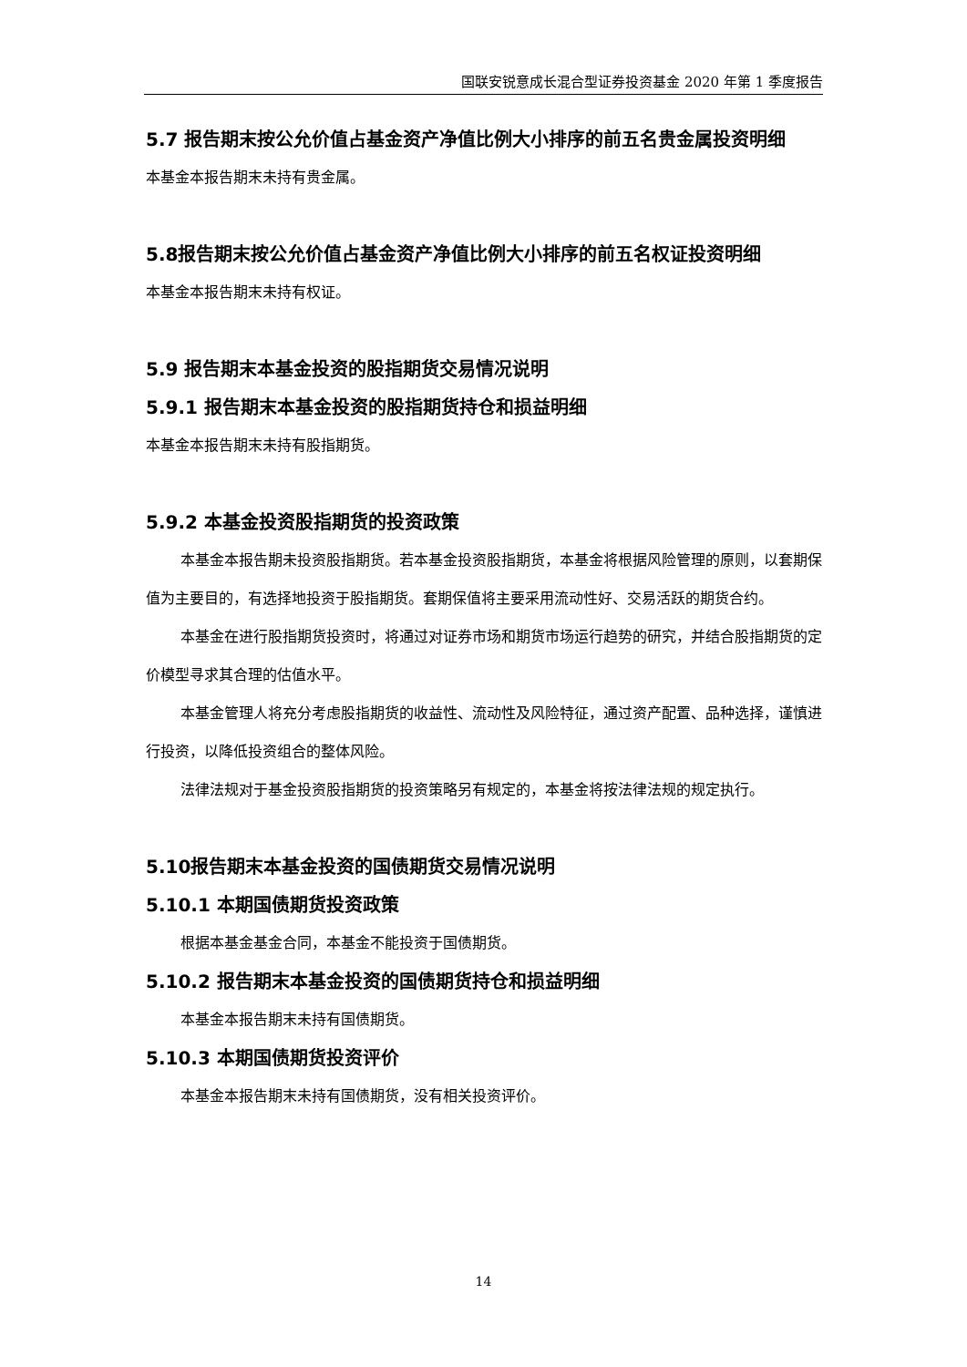国联安锐意成长混合型证券投资基金 2020 年第 1 季度报告
5.7 报告期末按公允价值占基金资产净值比例大小排序的前五名贵金属投资明细
本基金本报告期末未持有贵金属。
5.8报告期末按公允价值占基金资产净值比例大小排序的前五名权证投资明细
本基金本报告期末未持有权证。
5.9 报告期末本基金投资的股指期货交易情况说明
5.9.1 报告期末本基金投资的股指期货持仓和损益明细
本基金本报告期末未持有股指期货。
5.9.2 本基金投资股指期货的投资政策
本基金本报告期未投资股指期货。若本基金投资股指期货，本基金将根据风险管理的原则，以套期保值为主要目的，有选择地投资于股指期货。套期保值将主要采用流动性好、交易活跃的期货合约。
本基金在进行股指期货投资时，将通过对证券市场和期货市场运行趋势的研究，并结合股指期货的定价模型寻求其合理的估值水平。
本基金管理人将充分考虑股指期货的收益性、流动性及风险特征，通过资产配置、品种选择，谨慎进行投资，以降低投资组合的整体风险。
法律法规对于基金投资股指期货的投资策略另有规定的，本基金将按法律法规的规定执行。
5.10报告期末本基金投资的国债期货交易情况说明
5.10.1 本期国债期货投资政策
根据本基金基金合同，本基金不能投资于国债期货。
5.10.2 报告期末本基金投资的国债期货持仓和损益明细
本基金本报告期末未持有国债期货。
5.10.3 本期国债期货投资评价
本基金本报告期末未持有国债期货，没有相关投资评价。
14